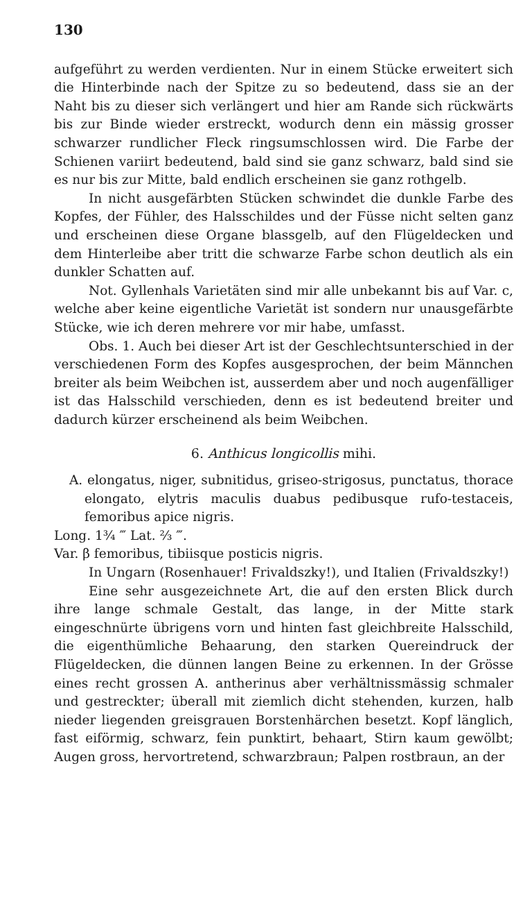130
aufgeführt zu werden verdienten. Nur in einem Stücke erweitert sich die Hinterbinde nach der Spitze zu so bedeutend, dass sie an der Naht bis zu dieser sich verlängert und hier am Rande sich rückwärts bis zur Binde wieder erstreckt, wodurch denn ein mässig grosser schwarzer rundlicher Fleck ringsumschlossen wird. Die Farbe der Schienen variirt bedeutend, bald sind sie ganz schwarz, bald sind sie es nur bis zur Mitte, bald endlich erscheinen sie ganz rothgelb.
In nicht ausgefärbten Stücken schwindet die dunkle Farbe des Kopfes, der Fühler, des Halsschildes und der Füsse nicht selten ganz und erscheinen diese Organe blassgelb, auf den Flügeldecken und dem Hinterleibe aber tritt die schwarze Farbe schon deutlich als ein dunkler Schatten auf.
Not. Gyllenhals Varietäten sind mir alle unbekannt bis auf Var. c, welche aber keine eigentliche Varietät ist sondern nur unausgefärbte Stücke, wie ich deren mehrere vor mir habe, umfasst.
Obs. 1. Auch bei dieser Art ist der Geschlechtsunterschied in der verschiedenen Form des Kopfes ausgesprochen, der beim Männchen breiter als beim Weibchen ist, ausserdem aber und noch augenfälliger ist das Halsschild verschieden, denn es ist bedeutend breiter und dadurch kürzer erscheinend als beim Weibchen.
6. Anthicus longicollis mihi.
A. elongatus, niger, subnitidus, griseo-strigosus, punctatus, thorace elongato, elytris maculis duabus pedibusque rufo-testaceis, femoribus apice nigris.
Long. 1¾ ‴ Lat. ⅔ ‴.
Var. β femoribus, tibiisque posticis nigris.
In Ungarn (Rosenhauer! Frivaldszky!), und Italien (Frivaldszky!)
Eine sehr ausgezeichnete Art, die auf den ersten Blick durch ihre lange schmale Gestalt, das lange, in der Mitte stark eingeschnürte übrigens vorn und hinten fast gleichbreite Halsschild, die eigenthümliche Behaarung, den starken Quereindruck der Flügeldecken, die dünnen langen Beine zu erkennen. In der Grösse eines recht grossen A. antherinus aber verhältnissmässig schmaler und gestreckter; überall mit ziemlich dicht stehenden, kurzen, halb nieder liegenden greisgrauen Borstenhärchen besetzt. Kopf länglich, fast eiförmig, schwarz, fein punktirt, behaart, Stirn kaum gewölbt; Augen gross, hervortretend, schwarzbraun; Palpen rostbraun, an der